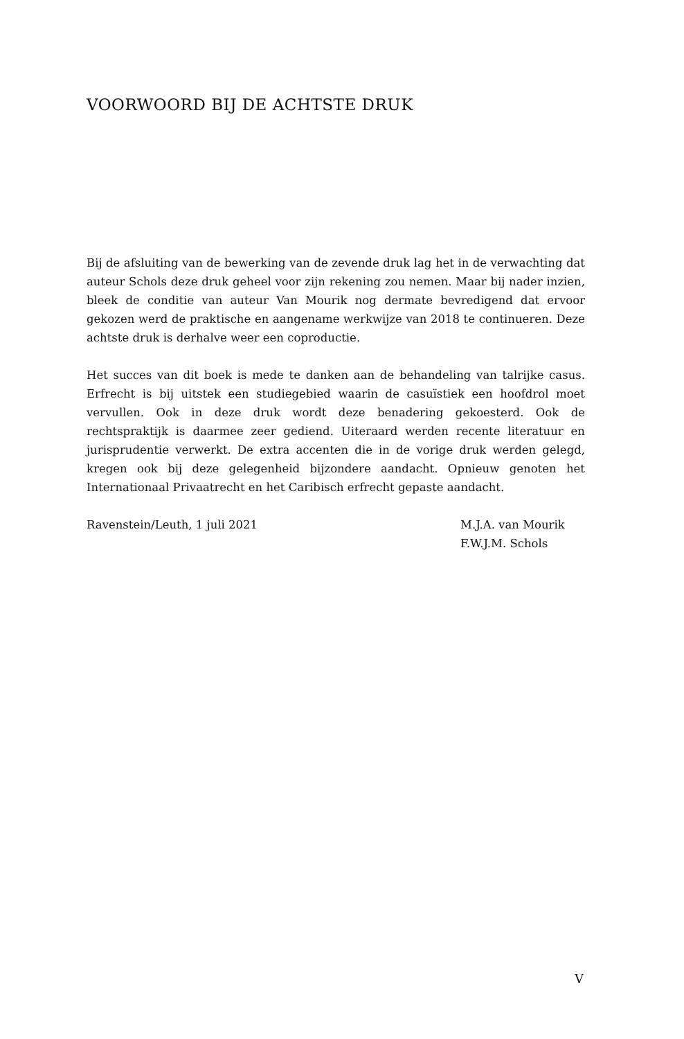VOORWOORD BIJ DE ACHTSTE DRUK
Bij de afsluiting van de bewerking van de zevende druk lag het in de verwachting dat auteur Schols deze druk geheel voor zijn rekening zou nemen. Maar bij nader inzien, bleek de conditie van auteur Van Mourik nog dermate bevredigend dat ervoor gekozen werd de praktische en aangename werkwijze van 2018 te continueren. Deze achtste druk is derhalve weer een coproductie.
Het succes van dit boek is mede te danken aan de behandeling van talrijke casus. Erfrecht is bij uitstek een studiegebied waarin de casuïstiek een hoofdrol moet vervullen. Ook in deze druk wordt deze benadering gekoesterd. Ook de rechtspraktijk is daarmee zeer gediend. Uiteraard werden recente literatuur en jurisprudentie verwerkt. De extra accenten die in de vorige druk werden gelegd, kregen ook bij deze gelegenheid bijzondere aandacht. Opnieuw genoten het Internationaal Privaatrecht en het Caribisch erfrecht gepaste aandacht.
Ravenstein/Leuth, 1 juli 2021 M.J.A. van Mourik
F.W.J.M. Schols
V